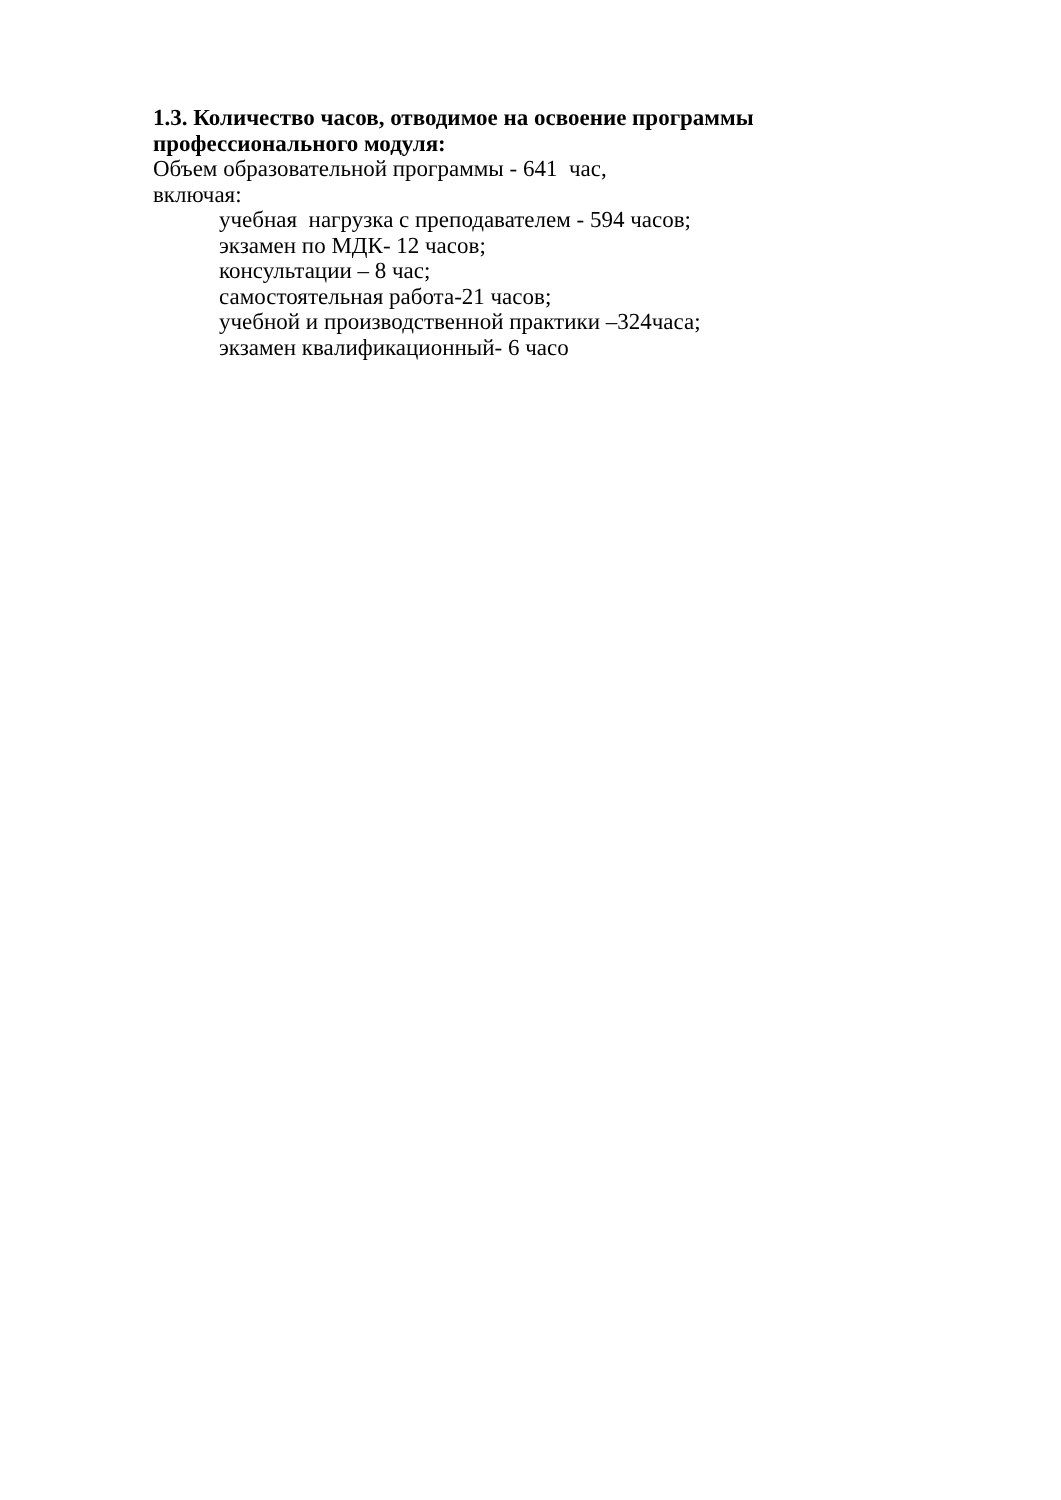1.3. Количество часов, отводимое на освоение программы профессионального модуля:
Объем образовательной программы - 641 час,
включая:
учебная нагрузка с преподавателем - 594 часов;
экзамен по МДК- 12 часов;
консультации – 8 час;
самостоятельная работа-21 часов;
учебной и производственной практики –324часа;
экзамен квалификационный- 6 часо